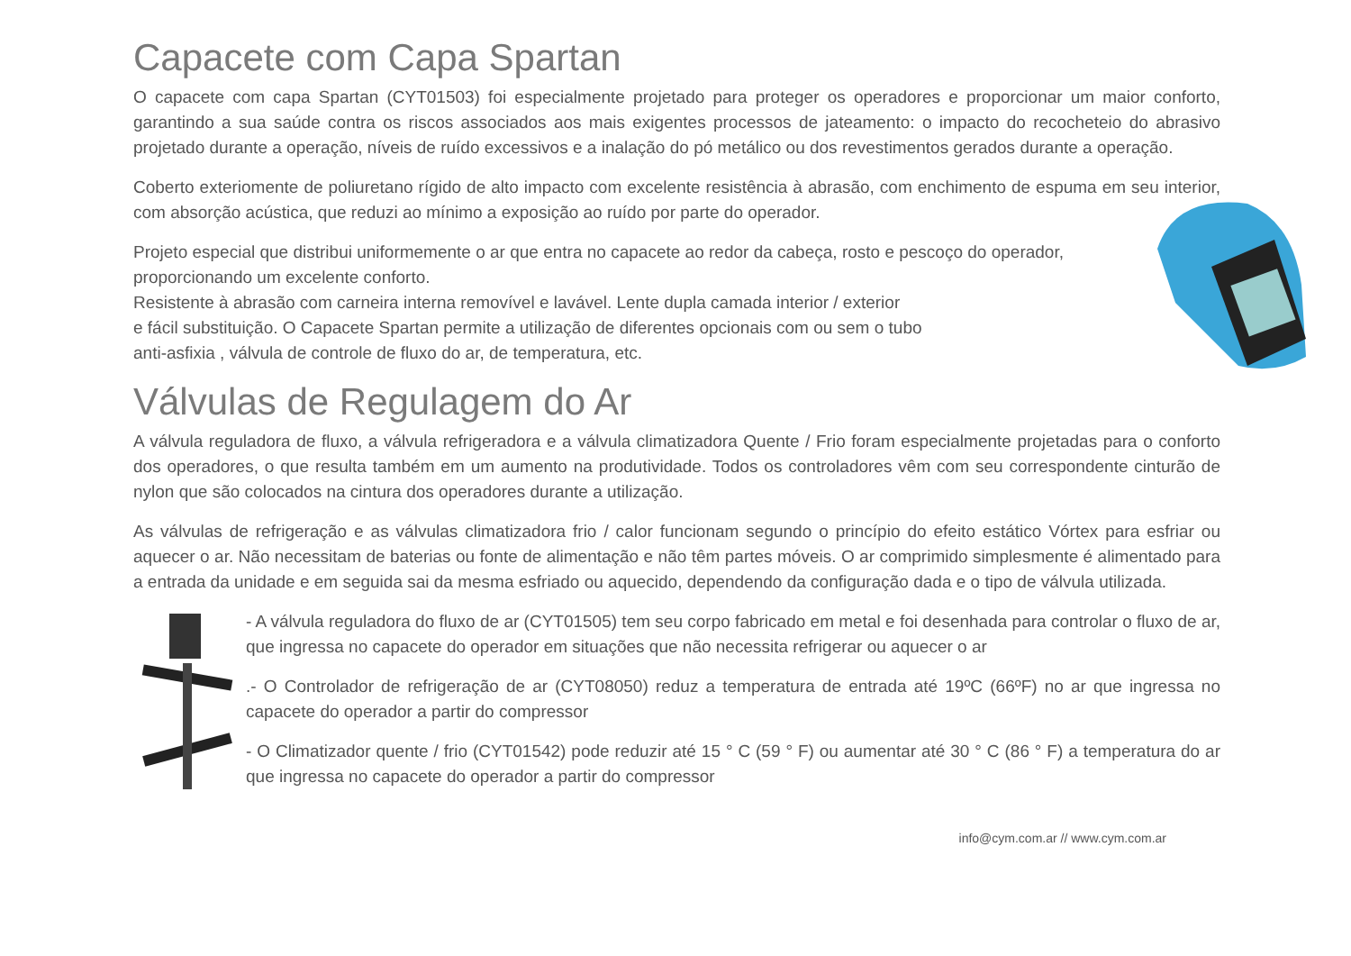Capacete com Capa Spartan
O capacete com capa Spartan (CYT01503) foi especialmente projetado para proteger os operadores e proporcionar um maior conforto, garantindo a sua saúde contra os riscos associados aos mais exigentes processos de jateamento: o impacto do recocheteio do abrasivo projetado durante a operação, níveis de ruído excessivos e a inalação do pó metálico ou dos revestimentos gerados durante a operação.
Coberto exteriomente de poliuretano rígido de alto impacto com excelente resistência à abrasão, com enchimento de espuma em seu interior, com absorção acústica, que reduzi ao mínimo a exposição ao ruído por parte do operador.
Projeto especial que distribui uniformemente o ar que entra no capacete ao redor da cabeça, rosto e pescoço do operador, proporcionando um excelente conforto.
Resistente à abrasão com carneira interna removível e lavável. Lente dupla camada interior / exterior
e fácil substituição. O Capacete Spartan permite a utilização de diferentes opcionais com ou sem o tubo
anti-asfixia , válvula de controle de fluxo do ar, de temperatura, etc.
Válvulas de Regulagem do Ar
A válvula reguladora de fluxo, a válvula refrigeradora e a válvula climatizadora Quente / Frio foram especialmente projetadas para o conforto dos operadores, o que resulta também em um aumento na produtividade. Todos os controladores vêm com seu correspondente cinturão de nylon que são colocados na cintura dos operadores durante a utilização.
As válvulas de refrigeração e as válvulas climatizadora frio / calor funcionam segundo o princípio do efeito estático Vórtex para esfriar ou aquecer o ar. Não necessitam de baterias ou fonte de alimentação e não têm partes móveis. O ar comprimido simplesmente é alimentado para a entrada da unidade e em seguida sai da mesma esfriado ou aquecido, dependendo da configuração dada e o tipo de válvula utilizada.
- A válvula reguladora do fluxo de ar (CYT01505) tem seu corpo fabricado em metal e foi desenhada para controlar o fluxo de ar, que ingressa no capacete do operador em situações que não necessita refrigerar ou aquecer o ar
.- O Controlador de refrigeração de ar (CYT08050) reduz a temperatura de entrada até 19ºC (66ºF) no ar que ingressa no capacete do operador a partir do compressor
- O Climatizador quente / frio (CYT01542) pode reduzir até 15 ° C (59 ° F) ou aumentar até 30 ° C (86 ° F) a temperatura do ar que ingressa no capacete do operador a partir do compressor
info@cym.com.ar // www.cym.com.ar